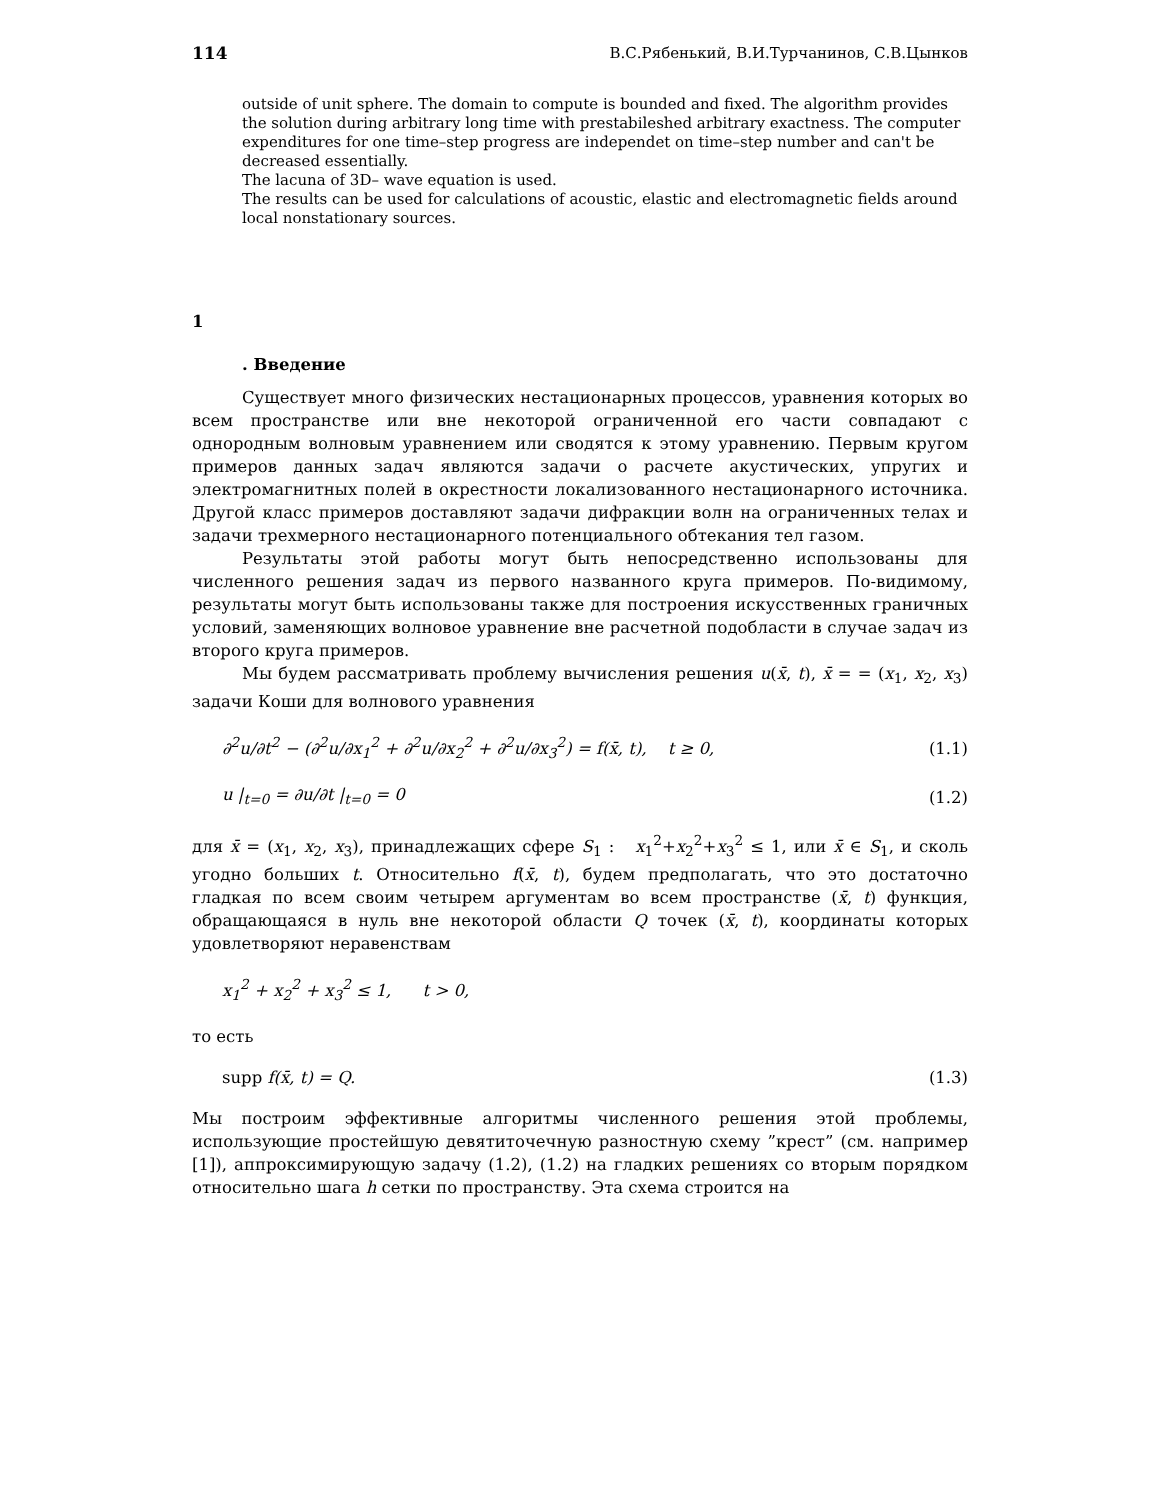114 В.С.Рябенький, В.И.Турчанинов, С.В.Цынков
outside of unit sphere. The domain to compute is bounded and fixed. The algorithm provides the solution during arbitrary long time with prestabileshed arbitrary exactness. The computer expenditures for one time–step progress are independet on time–step number and can't be decreased essentially.
The lacuna of 3D– wave equation is used.
The results can be used for calculations of acoustic, elastic and electromagnetic fields around local nonstationary sources.
1
. Введение
Существует много физических нестационарных процессов, уравнения которых во всем пространстве или вне некоторой ограниченной его части совпадают с однородным волновым уравнением или сводятся к этому уравнению. Первым кругом примеров данных задач являются задачи о расчете акустических, упругих и электромагнитных полей в окрестности локализованного нестационарного источника. Другой класс примеров доставляют задачи дифракции волн на ограниченных телах и задачи трехмерного нестационарного потенциального обтекания тел газом.
Результаты этой работы могут быть непосредственно использованы для численного решения задач из первого названного круга примеров. По-видимому, результаты могут быть использованы также для построения искусственных граничных условий, заменяющих волновое уравнение вне расчетной подобласти в случае задач из второго круга примеров.
Мы будем рассматривать проблему вычисления решения u(x̄, t), x̄ = = (x<sub>1</sub>, x<sub>2</sub>, x<sub>3</sub>) задачи Коши для волнового уравнения
∂<sup>2</sup>u/∂t<sup>2</sup> − (∂<sup>2</sup>u/∂x<sub>1</sub><sup>2</sup> + ∂<sup>2</sup>u/∂x<sub>2</sub><sup>2</sup> + ∂<sup>2</sup>u/∂x<sub>3</sub><sup>2</sup>) = f(x̄, t), t ≥ 0, (1.1)
u |<sub>t=0</sub> = ∂u/∂t |<sub>t=0</sub> = 0 (1.2)
для x̄ = (x<sub>1</sub>, x<sub>2</sub>, x<sub>3</sub>), принадлежащих сфере S<sub>1</sub> : x<sub>1</sub><sup>2</sup>+x<sub>2</sub><sup>2</sup>+x<sub>3</sub><sup>2</sup> ≤ 1, или x̄ ∈ S<sub>1</sub>, и сколь угодно больших t. Относительно f(x̄, t), будем предполагать, что это достаточно гладкая по всем своим четырем аргументам во всем пространстве (x̄, t) функция, обращающаяся в нуль вне некоторой области Q точек (x̄, t), координаты которых удовлетворяют неравенствам
x<sub>1</sub><sup>2</sup> + x<sub>2</sub><sup>2</sup> + x<sub>3</sub><sup>2</sup> ≤ 1, t > 0,
то есть
supp f(x̄, t) = Q. (1.3)
Мы построим эффективные алгоритмы численного решения этой проблемы, использующие простейшую девятиточечную разностную схему ”крест” (см. например [1]), аппроксимирующую задачу (1.2), (1.2) на гладких решениях со вторым порядком относительно шага h сетки по пространству. Эта схема строится на